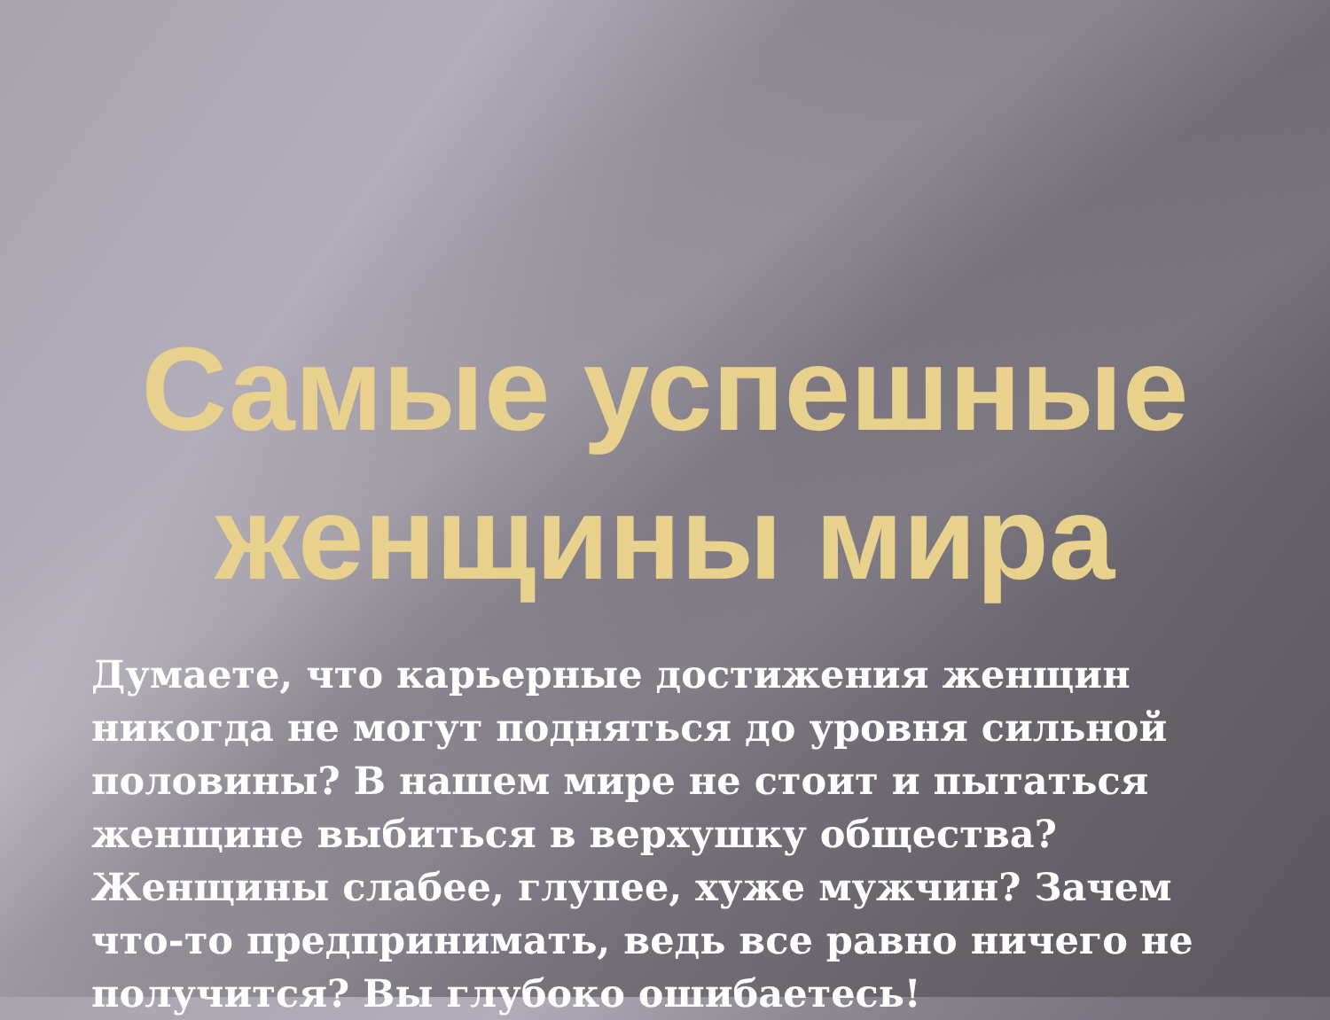Самые успешные
женщины мира
Думаете, что карьерные достижения женщин никогда не могут подняться до уровня сильной половины? В нашем мире не стоит и пытаться женщине выбиться в верхушку общества? Женщины слабее, глупее, хуже мужчин? Зачем что-то предпринимать, ведь все равно ничего не получится? Вы глубоко ошибаетесь!